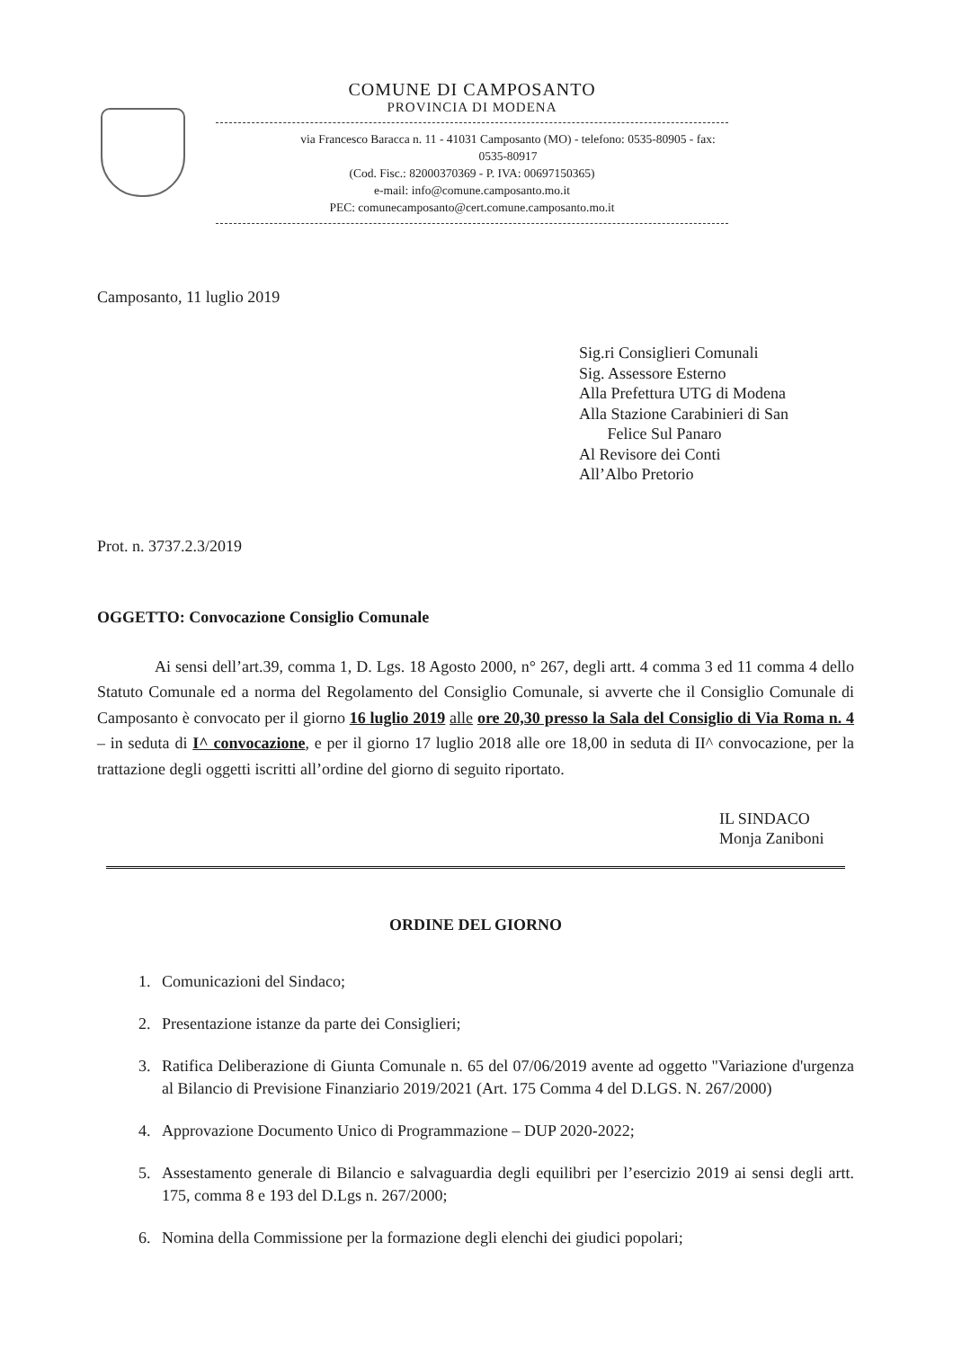COMUNE DI CAMPOSANTO
PROVINCIA DI MODENA
via Francesco Baracca n. 11 - 41031 Camposanto (MO) - telefono: 0535-80905 - fax: 0535-80917
(Cod. Fisc.: 82000370369 - P. IVA: 00697150365)
e-mail: info@comune.camposanto.mo.it
PEC: comunecamposanto@cert.comune.camposanto.mo.it
Camposanto, 11 luglio 2019
Sig.ri Consiglieri Comunali
Sig. Assessore Esterno
Alla Prefettura UTG di Modena
Alla Stazione Carabinieri di San
Felice Sul Panaro
Al Revisore dei Conti
All’Albo Pretorio
Prot. n. 3737.2.3/2019
OGGETTO: Convocazione Consiglio Comunale
Ai sensi dell’art.39, comma 1, D. Lgs. 18 Agosto 2000, n° 267, degli artt. 4 comma 3 ed 11 comma 4 dello Statuto Comunale ed a norma del Regolamento del Consiglio Comunale, si avverte che il Consiglio Comunale di Camposanto è convocato per il giorno 16 luglio 2019 alle ore 20,30 presso la Sala del Consiglio di Via Roma n. 4 – in seduta di I^ convocazione, e per il giorno 17 luglio 2018 alle ore 18,00 in seduta di II^ convocazione, per la trattazione degli oggetti iscritti all’ordine del giorno di seguito riportato.
IL SINDACO
Monja Zaniboni
ORDINE DEL GIORNO
1. Comunicazioni del Sindaco;
2. Presentazione istanze da parte dei Consiglieri;
3. Ratifica Deliberazione di Giunta Comunale n. 65 del 07/06/2019 avente ad oggetto "Variazione d'urgenza al Bilancio di Previsione Finanziario 2019/2021 (Art. 175 Comma 4 del D.LGS. N. 267/2000)
4. Approvazione Documento Unico di Programmazione – DUP 2020-2022;
5. Assestamento generale di Bilancio e salvaguardia degli equilibri per l’esercizio 2019 ai sensi degli artt. 175, comma 8 e 193 del D.Lgs n. 267/2000;
6. Nomina della Commissione per la formazione degli elenchi dei giudici popolari;